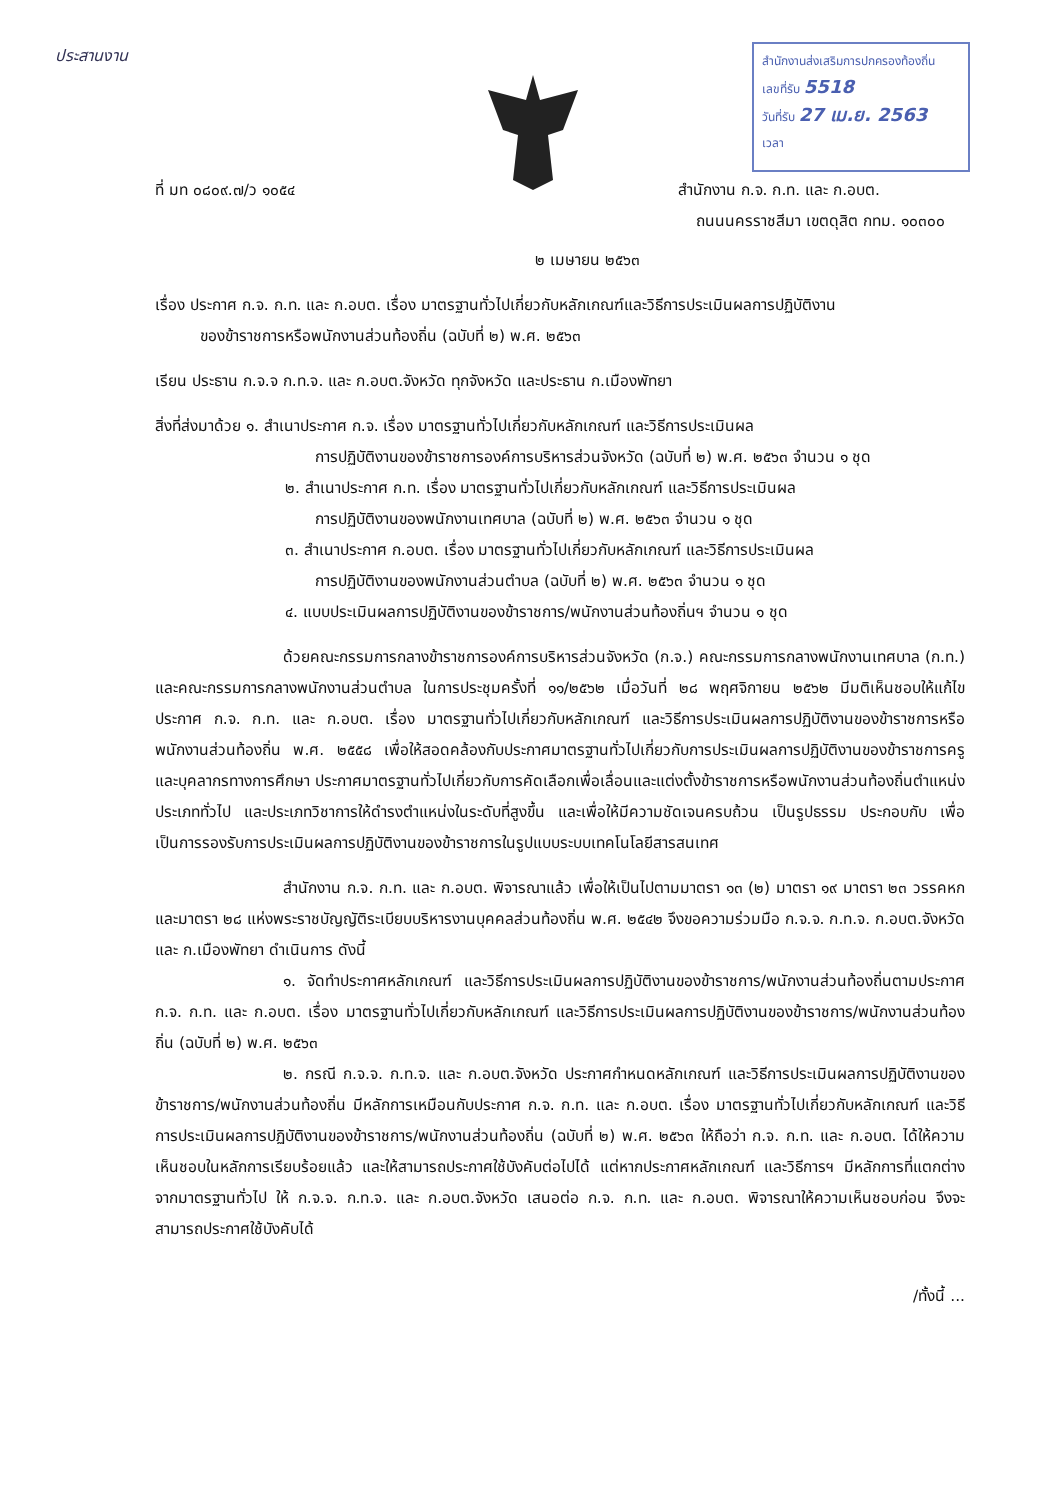ประสานงาน
สำนักงานส่งเสริมการปกครองท้องถิ่น
เลขที่รับ 5518
วันที่รับ 27 เม.ย. 2563
เวลา
ที่ มท ๐๘๐๙.๗/ว ๑๐๕๔ สำนักงาน ก.จ. ก.ท. และ ก.อบต.
ถนนนครราชสีมา เขตดุสิต กทม. ๑๐๓๐๐
๒ เมษายน ๒๕๖๓
เรื่อง ประกาศ ก.จ. ก.ท. และ ก.อบต. เรื่อง มาตรฐานทั่วไปเกี่ยวกับหลักเกณฑ์และวิธีการประเมินผลการปฏิบัติงาน
ของข้าราชการหรือพนักงานส่วนท้องถิ่น (ฉบับที่ ๒) พ.ศ. ๒๕๖๓
เรียน ประธาน ก.จ.จ ก.ท.จ. และ ก.อบต.จังหวัด ทุกจังหวัด และประธาน ก.เมืองพัทยา
สิ่งที่ส่งมาด้วย ๑. สำเนาประกาศ ก.จ. เรื่อง มาตรฐานทั่วไปเกี่ยวกับหลักเกณฑ์ และวิธีการประเมินผล
การปฏิบัติงานของข้าราชการองค์การบริหารส่วนจังหวัด (ฉบับที่ ๒) พ.ศ. ๒๕๖๓ จำนวน ๑ ชุด
๒. สำเนาประกาศ ก.ท. เรื่อง มาตรฐานทั่วไปเกี่ยวกับหลักเกณฑ์ และวิธีการประเมินผล
การปฏิบัติงานของพนักงานเทศบาล (ฉบับที่ ๒) พ.ศ. ๒๕๖๓ จำนวน ๑ ชุด
๓. สำเนาประกาศ ก.อบต. เรื่อง มาตรฐานทั่วไปเกี่ยวกับหลักเกณฑ์ และวิธีการประเมินผล
การปฏิบัติงานของพนักงานส่วนตำบล (ฉบับที่ ๒) พ.ศ. ๒๕๖๓ จำนวน ๑ ชุด
๔. แบบประเมินผลการปฏิบัติงานของข้าราชการ/พนักงานส่วนท้องถิ่นฯ จำนวน ๑ ชุด
ด้วยคณะกรรมการกลางข้าราชการองค์การบริหารส่วนจังหวัด (ก.จ.) คณะกรรมการกลางพนักงานเทศบาล (ก.ท.) และคณะกรรมการกลางพนักงานส่วนตำบล ในการประชุมครั้งที่ ๑๑/๒๕๖๒ เมื่อวันที่ ๒๘ พฤศจิกายน ๒๕๖๒ มีมติเห็นชอบให้แก้ไขประกาศ ก.จ. ก.ท. และ ก.อบต. เรื่อง มาตรฐานทั่วไปเกี่ยวกับหลักเกณฑ์ และวิธีการประเมินผลการปฏิบัติงานของข้าราชการหรือพนักงานส่วนท้องถิ่น พ.ศ. ๒๕๕๘ เพื่อให้สอดคล้องกับประกาศมาตรฐานทั่วไปเกี่ยวกับการประเมินผลการปฏิบัติงานของข้าราชการครูและบุคลากรทางการศึกษา ประกาศมาตรฐานทั่วไปเกี่ยวกับการคัดเลือกเพื่อเลื่อนและแต่งตั้งข้าราชการหรือพนักงานส่วนท้องถิ่นตำแหน่งประเภททั่วไป และประเภทวิชาการให้ดำรงตำแหน่งในระดับที่สูงขึ้น และเพื่อให้มีความชัดเจนครบถ้วน เป็นรูปธรรม ประกอบกับ เพื่อเป็นการรองรับการประเมินผลการปฏิบัติงานของข้าราชการในรูปแบบระบบเทคโนโลยีสารสนเทศ
สำนักงาน ก.จ. ก.ท. และ ก.อบต. พิจารณาแล้ว เพื่อให้เป็นไปตามมาตรา ๑๓ (๒) มาตรา ๑๙ มาตรา ๒๓ วรรคหก และมาตรา ๒๘ แห่งพระราชบัญญัติระเบียบบริหารงานบุคคลส่วนท้องถิ่น พ.ศ. ๒๕๔๒ จึงขอความร่วมมือ ก.จ.จ. ก.ท.จ. ก.อบต.จังหวัด และ ก.เมืองพัทยา ดำเนินการ ดังนี้
๑. จัดทำประกาศหลักเกณฑ์ และวิธีการประเมินผลการปฏิบัติงานของข้าราชการ/พนักงานส่วนท้องถิ่นตามประกาศ ก.จ. ก.ท. และ ก.อบต. เรื่อง มาตรฐานทั่วไปเกี่ยวกับหลักเกณฑ์ และวิธีการประเมินผลการปฏิบัติงานของข้าราชการ/พนักงานส่วนท้องถิ่น (ฉบับที่ ๒) พ.ศ. ๒๕๖๓
๒. กรณี ก.จ.จ. ก.ท.จ. และ ก.อบต.จังหวัด ประกาศกำหนดหลักเกณฑ์ และวิธีการประเมินผลการปฏิบัติงานของข้าราชการ/พนักงานส่วนท้องถิ่น มีหลักการเหมือนกับประกาศ ก.จ. ก.ท. และ ก.อบต. เรื่อง มาตรฐานทั่วไปเกี่ยวกับหลักเกณฑ์ และวิธีการประเมินผลการปฏิบัติงานของข้าราชการ/พนักงานส่วนท้องถิ่น (ฉบับที่ ๒) พ.ศ. ๒๕๖๓ ให้ถือว่า ก.จ. ก.ท. และ ก.อบต. ได้ให้ความเห็นชอบในหลักการเรียบร้อยแล้ว และให้สามารถประกาศใช้บังคับต่อไปได้ แต่หากประกาศหลักเกณฑ์ และวิธีการฯ มีหลักการที่แตกต่างจากมาตรฐานทั่วไป ให้ ก.จ.จ. ก.ท.จ. และ ก.อบต.จังหวัด เสนอต่อ ก.จ. ก.ท. และ ก.อบต. พิจารณาให้ความเห็นชอบก่อน จึงจะสามารถประกาศใช้บังคับได้
/ทั้งนี้ ...